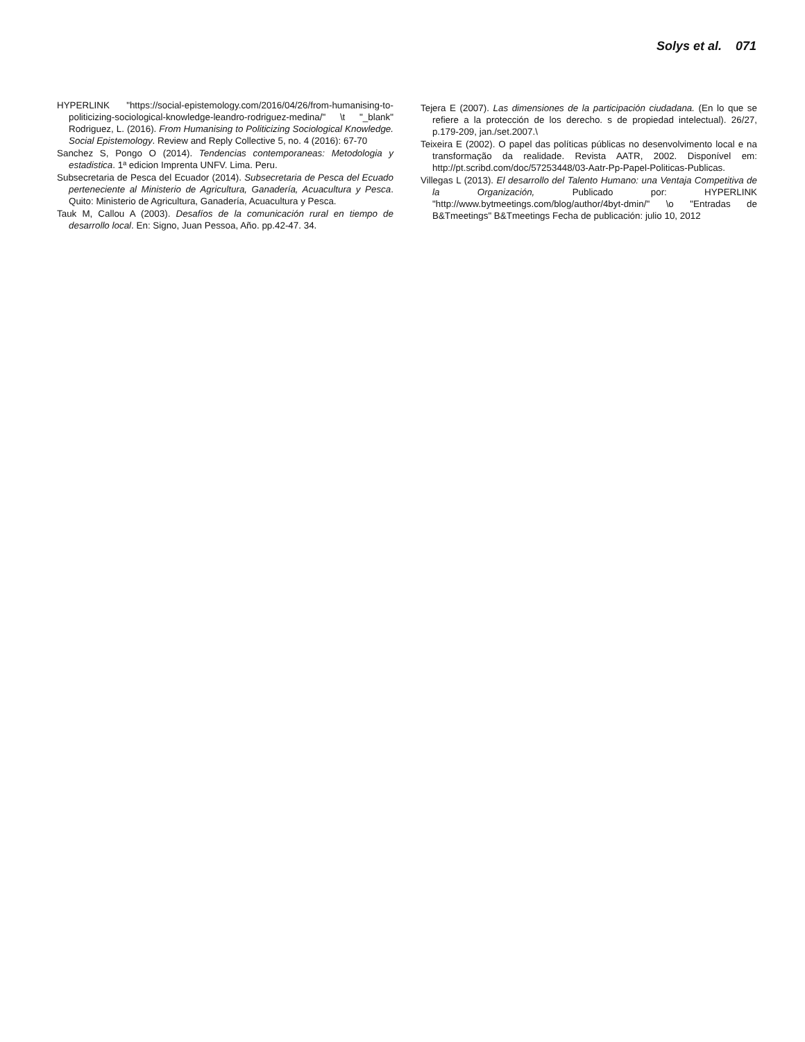Solys et al. 071
HYPERLINK "https://social-epistemology.com/2016/04/26/from-humanising-to-politicizing-sociological-knowledge-leandro-rodriguez-medina/" \t "_blank" Rodriguez, L. (2016). From Humanising to Politicizing Sociological Knowledge. Social Epistemology. Review and Reply Collective 5, no. 4 (2016): 67-70
Sanchez S, Pongo O (2014). Tendencias contemporaneas: Metodologia y estadistica. 1ª edicion Imprenta UNFV. Lima. Peru.
Subsecretaria de Pesca del Ecuador (2014). Subsecretaria de Pesca del Ecuado perteneciente al Ministerio de Agricultura, Ganadería, Acuacultura y Pesca. Quito: Ministerio de Agricultura, Ganadería, Acuacultura y Pesca.
Tauk M, Callou A (2003). Desafíos de la comunicación rural en tiempo de desarrollo local. En: Signo, Juan Pessoa, Año. pp.42-47. 34.
Tejera E (2007). Las dimensiones de la participación ciudadana. (En lo que se refiere a la protección de los derecho. s de propiedad intelectual). 26/27, p.179-209, jan./set.2007.\
Teixeira E (2002). O papel das políticas públicas no desenvolvimento local e na transformação da realidade. Revista AATR, 2002. Disponível em: http://pt.scribd.com/doc/57253448/03-Aatr-Pp-Papel-Politicas-Publicas.
Villegas L (2013). El desarrollo del Talento Humano: una Ventaja Competitiva de la Organización, Publicado por: HYPERLINK "http://www.bytmeetings.com/blog/author/4byt-dmin/" \o "Entradas de B&Tmeetings" B&Tmeetings Fecha de publicación: julio 10, 2012